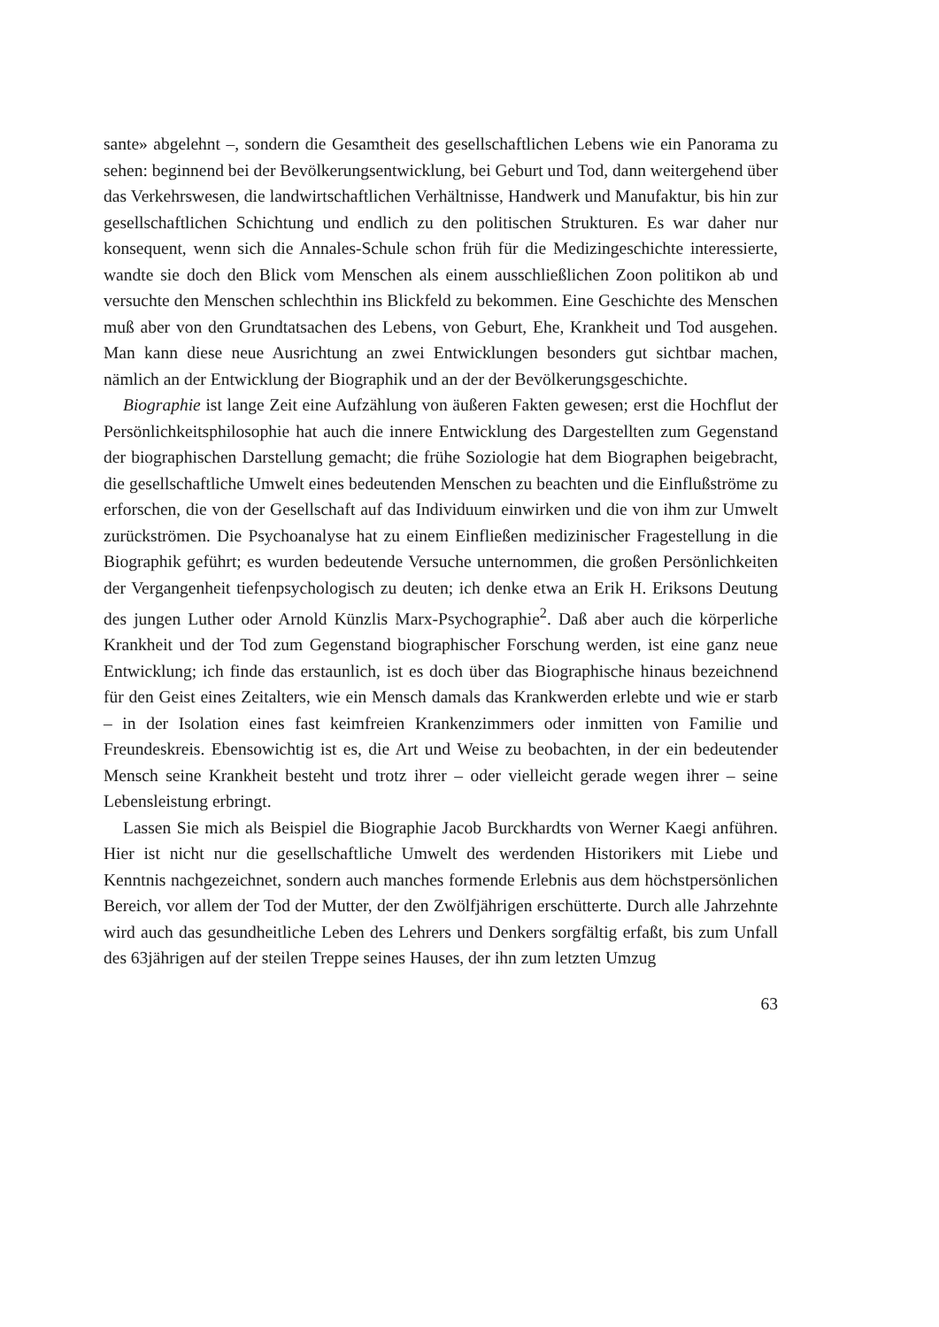sante» abgelehnt –, sondern die Gesamtheit des gesellschaftlichen Lebens wie ein Panorama zu sehen: beginnend bei der Bevölkerungsentwicklung, bei Geburt und Tod, dann weitergehend über das Verkehrswesen, die landwirtschaftlichen Verhältnisse, Handwerk und Manufaktur, bis hin zur gesellschaftlichen Schichtung und endlich zu den politischen Strukturen. Es war daher nur konsequent, wenn sich die Annales-Schule schon früh für die Medizingeschichte interessierte, wandte sie doch den Blick vom Menschen als einem ausschließlichen Zoon politikon ab und versuchte den Menschen schlechthin ins Blickfeld zu bekommen. Eine Geschichte des Menschen muß aber von den Grundtatsachen des Lebens, von Geburt, Ehe, Krankheit und Tod ausgehen. Man kann diese neue Ausrichtung an zwei Entwicklungen besonders gut sichtbar machen, nämlich an der Entwicklung der Biographik und an der der Bevölkerungsgeschichte.
Biographie ist lange Zeit eine Aufzählung von äußeren Fakten gewesen; erst die Hochflut der Persönlichkeitsphilosophie hat auch die innere Entwicklung des Dargestellten zum Gegenstand der biographischen Darstellung gemacht; die frühe Soziologie hat dem Biographen beigebracht, die gesellschaftliche Umwelt eines bedeutenden Menschen zu beachten und die Einflußströme zu erforschen, die von der Gesellschaft auf das Individuum einwirken und die von ihm zur Umwelt zurückströmen. Die Psychoanalyse hat zu einem Einfließen medizinischer Fragestellung in die Biographik geführt; es wurden bedeutende Versuche unternommen, die großen Persönlichkeiten der Vergangenheit tiefenpsychologisch zu deuten; ich denke etwa an Erik H. Eriksons Deutung des jungen Luther oder Arnold Künzlis Marx-Psychographie<sup>2</sup>. Daß aber auch die körperliche Krankheit und der Tod zum Gegenstand biographischer Forschung werden, ist eine ganz neue Entwicklung; ich finde das erstaunlich, ist es doch über das Biographische hinaus bezeichnend für den Geist eines Zeitalters, wie ein Mensch damals das Krankwerden erlebte und wie er starb – in der Isolation eines fast keimfreien Krankenzimmers oder inmitten von Familie und Freundeskreis. Ebensowichtig ist es, die Art und Weise zu beobachten, in der ein bedeutender Mensch seine Krankheit besteht und trotz ihrer – oder vielleicht gerade wegen ihrer – seine Lebensleistung erbringt.
Lassen Sie mich als Beispiel die Biographie Jacob Burckhardts von Werner Kaegi anführen. Hier ist nicht nur die gesellschaftliche Umwelt des werdenden Historikers mit Liebe und Kenntnis nachgezeichnet, sondern auch manches formende Erlebnis aus dem höchstpersönlichen Bereich, vor allem der Tod der Mutter, der den Zwölfjährigen erschütterte. Durch alle Jahrzehnte wird auch das gesundheitliche Leben des Lehrers und Denkers sorgfältig erfaßt, bis zum Unfall des 63jährigen auf der steilen Treppe seines Hauses, der ihn zum letzten Umzug
63